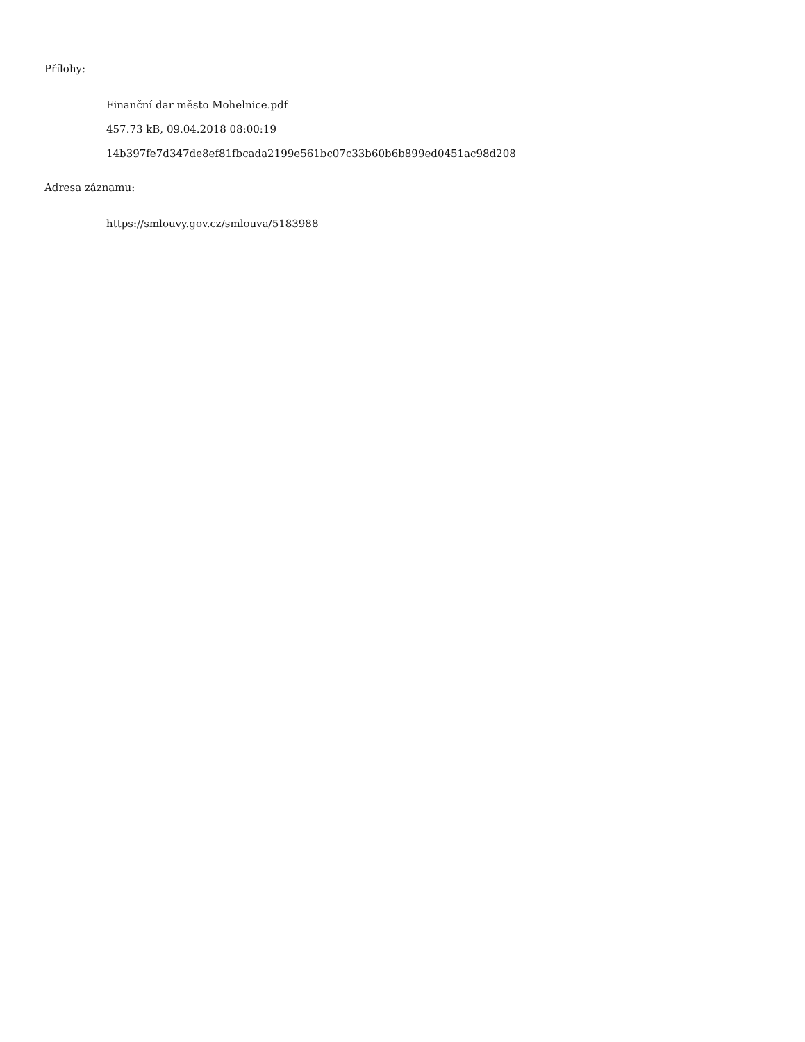Přílohy:
Finanční dar město Mohelnice.pdf
457.73 kB, 09.04.2018 08:00:19
14b397fe7d347de8ef81fbcada2199e561bc07c33b60b6b899ed0451ac98d208
Adresa záznamu:
https://smlouvy.gov.cz/smlouva/5183988